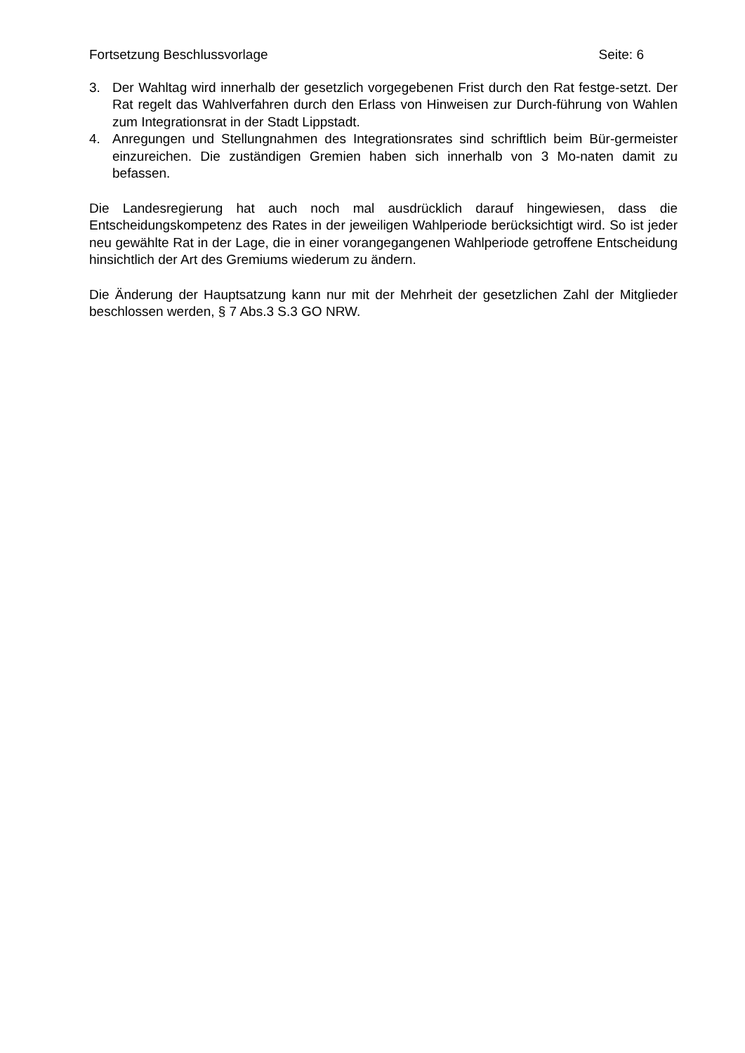Fortsetzung Beschlussvorlage Seite: 6
3. Der Wahltag wird innerhalb der gesetzlich vorgegebenen Frist durch den Rat festge-setzt. Der Rat regelt das Wahlverfahren durch den Erlass von Hinweisen zur Durch-führung von Wahlen zum Integrationsrat in der Stadt Lippstadt.
4. Anregungen und Stellungnahmen des Integrationsrates sind schriftlich beim Bür-germeister einzureichen. Die zuständigen Gremien haben sich innerhalb von 3 Mo-naten damit zu befassen.
Die Landesregierung hat auch noch mal ausdrücklich darauf hingewiesen, dass die Entscheidungskompetenz des Rates in der jeweiligen Wahlperiode berücksichtigt wird. So ist jeder neu gewählte Rat in der Lage, die in einer vorangegangenen Wahlperiode getroffene Entscheidung hinsichtlich der Art des Gremiums wiederum zu ändern.
Die Änderung der Hauptsatzung kann nur mit der Mehrheit der gesetzlichen Zahl der Mitglieder beschlossen werden, § 7 Abs.3 S.3 GO NRW.